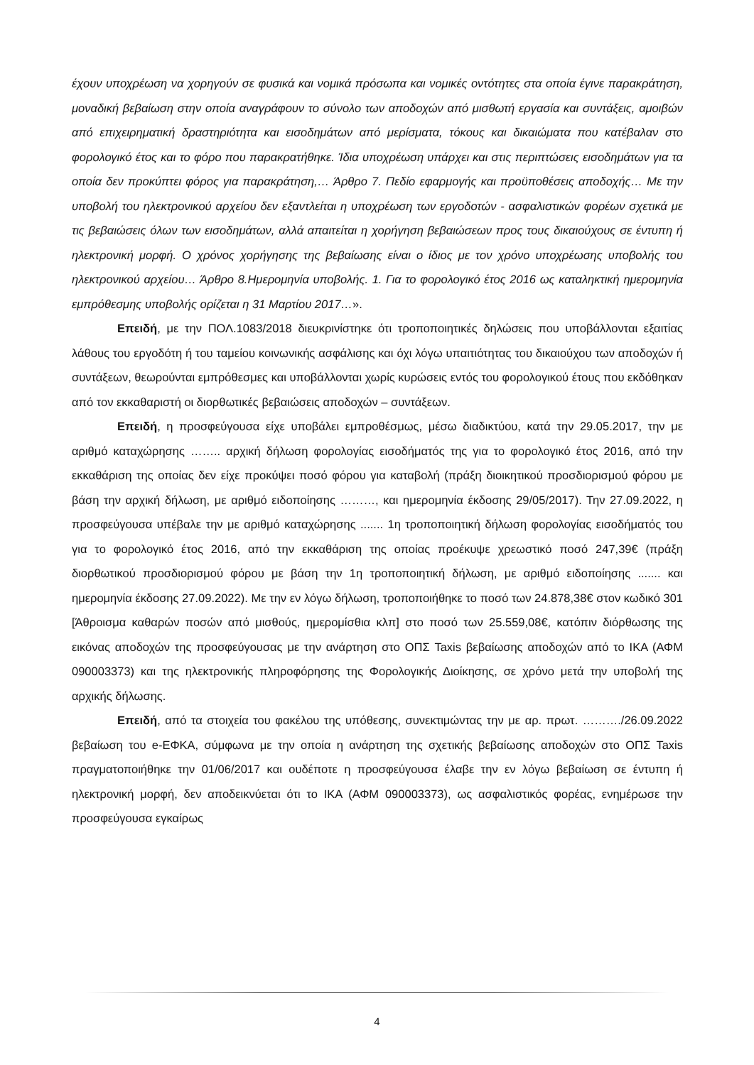έχουν υποχρέωση να χορηγούν σε φυσικά και νομικά πρόσωπα και νομικές οντότητες στα οποία έγινε παρακράτηση, μοναδική βεβαίωση στην οποία αναγράφουν το σύνολο των αποδοχών από μισθωτή εργασία και συντάξεις, αμοιβών από επιχειρηματική δραστηριότητα και εισοδημάτων από μερίσματα, τόκους και δικαιώματα που κατέβαλαν στο φορολογικό έτος και το φόρο που παρακρατήθηκε. Ίδια υποχρέωση υπάρχει και στις περιπτώσεις εισοδημάτων για τα οποία δεν προκύπτει φόρος για παρακράτηση,… Άρθρο 7. Πεδίο εφαρμογής και προϋποθέσεις αποδοχής… Με την υποβολή του ηλεκτρονικού αρχείου δεν εξαντλείται η υποχρέωση των εργοδοτών - ασφαλιστικών φορέων σχετικά με τις βεβαιώσεις όλων των εισοδημάτων, αλλά απαιτείται η χορήγηση βεβαιώσεων προς τους δικαιούχους σε έντυπη ή ηλεκτρονική μορφή. Ο χρόνος χορήγησης της βεβαίωσης είναι ο ίδιος με τον χρόνο υποχρέωσης υποβολής του ηλεκτρονικού αρχείου… Άρθρο 8.Ημερομηνία υποβολής. 1. Για το φορολογικό έτος 2016 ως καταληκτική ημερομηνία εμπρόθεσμης υποβολής ορίζεται η 31 Μαρτίου 2017…».
Επειδή, με την ΠΟΛ.1083/2018 διευκρινίστηκε ότι τροποποιητικές δηλώσεις που υποβάλλονται εξαιτίας λάθους του εργοδότη ή του ταμείου κοινωνικής ασφάλισης και όχι λόγω υπαιτιότητας του δικαιούχου των αποδοχών ή συντάξεων, θεωρούνται εμπρόθεσμες και υποβάλλονται χωρίς κυρώσεις εντός του φορολογικού έτους που εκδόθηκαν από τον εκκαθαριστή οι διορθωτικές βεβαιώσεις αποδοχών – συντάξεων.
Επειδή, η προσφεύγουσα είχε υποβάλει εμπροθέσμως, μέσω διαδικτύου, κατά την 29.05.2017, την με αριθμό καταχώρησης …….. αρχική δήλωση φορολογίας εισοδήματός της για το φορολογικό έτος 2016, από την εκκαθάριση της οποίας δεν είχε προκύψει ποσό φόρου για καταβολή (πράξη διοικητικού προσδιορισμού φόρου με βάση την αρχική δήλωση, με αριθμό ειδοποίησης ………, και ημερομηνία έκδοσης 29/05/2017). Την 27.09.2022, η προσφεύγουσα υπέβαλε την με αριθμό καταχώρησης ....... 1η τροποποιητική δήλωση φορολογίας εισοδήματός του για το φορολογικό έτος 2016, από την εκκαθάριση της οποίας προέκυψε χρεωστικό ποσό 247,39€ (πράξη διορθωτικού προσδιορισμού φόρου με βάση την 1η τροποποιητική δήλωση, με αριθμό ειδοποίησης ....... και ημερομηνία έκδοσης 27.09.2022). Με την εν λόγω δήλωση, τροποποιήθηκε το ποσό των 24.878,38€ στον κωδικό 301 [Άθροισμα καθαρών ποσών από μισθούς, ημερομίσθια κλπ] στο ποσό των 25.559,08€, κατόπιν διόρθωσης της εικόνας αποδοχών της προσφεύγουσας με την ανάρτηση στο ΟΠΣ Taxis βεβαίωσης αποδοχών από το ΙΚΑ (ΑΦΜ 090003373) και της ηλεκτρονικής πληροφόρησης της Φορολογικής Διοίκησης, σε χρόνο μετά την υποβολή της αρχικής δήλωσης.
Επειδή, από τα στοιχεία του φακέλου της υπόθεσης, συνεκτιμώντας την με αρ. πρωτ. ………./26.09.2022 βεβαίωση του e-ΕΦΚΑ, σύμφωνα με την οποία η ανάρτηση της σχετικής βεβαίωσης αποδοχών στο ΟΠΣ Taxis πραγματοποιήθηκε την 01/06/2017 και ουδέποτε η προσφεύγουσα έλαβε την εν λόγω βεβαίωση σε έντυπη ή ηλεκτρονική μορφή, δεν αποδεικνύεται ότι το ΙΚΑ (ΑΦΜ 090003373), ως ασφαλιστικός φορέας, ενημέρωσε την προσφεύγουσα εγκαίρως
4